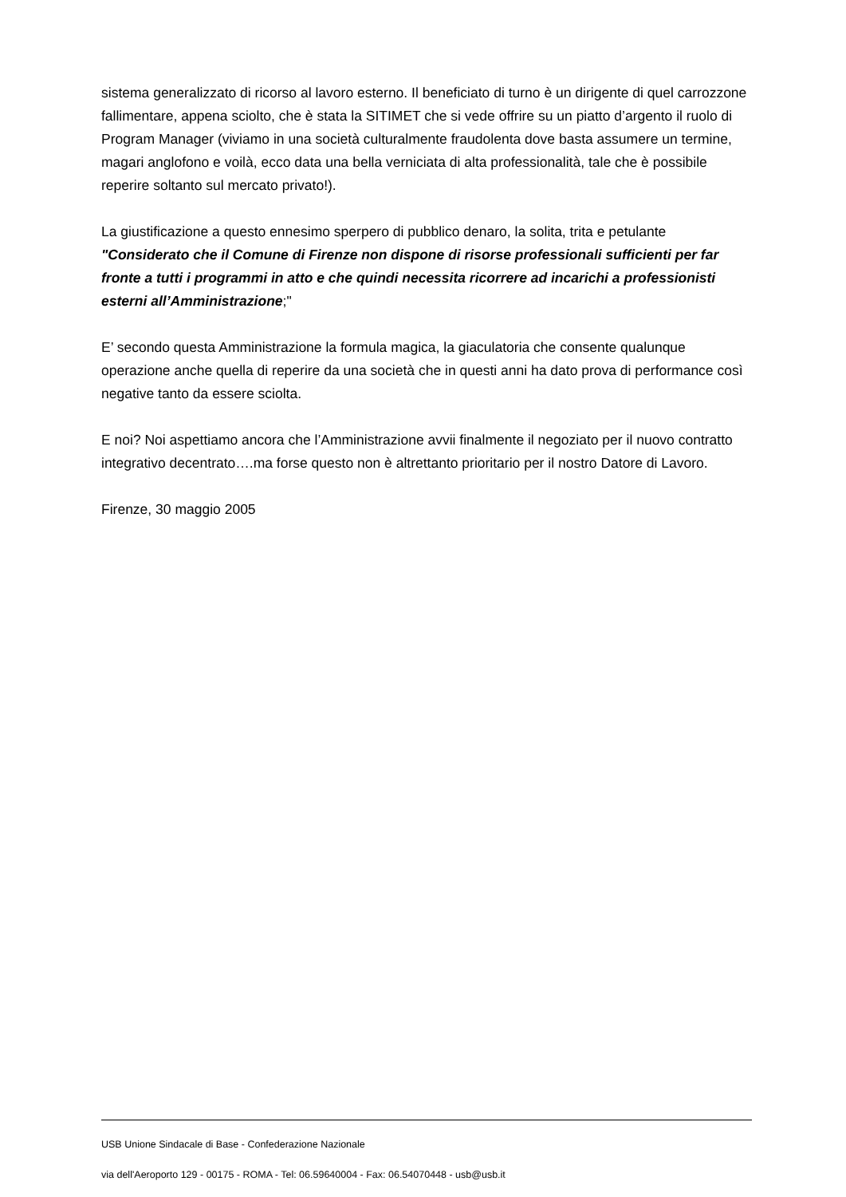sistema generalizzato di ricorso al lavoro esterno. Il beneficiato di turno è un dirigente di quel carrozzone fallimentare, appena sciolto, che è stata la SITIMET che si vede offrire su un piatto d’argento il ruolo di Program Manager (viviamo in una società culturalmente fraudolenta dove basta assumere un termine, magari anglofono e voilà, ecco data una bella verniciata di alta professionalità, tale che è possibile reperire soltanto sul mercato privato!).
La giustificazione a questo ennesimo sperpero di pubblico denaro, la solita, trita e petulante "Considerato che il Comune di Firenze non dispone di risorse professionali sufficienti per far fronte a tutti i programmi in atto e che quindi necessita ricorrere ad incarichi a professionisti esterni all’Amministrazione;"
E’ secondo questa Amministrazione la formula magica, la giaculatoria che consente qualunque operazione anche quella di reperire da una società che in questi anni ha dato prova di performance così negative tanto da essere sciolta.
E noi? Noi aspettiamo ancora che l’Amministrazione avvii finalmente il negoziato per il nuovo contratto integrativo decentrato….ma forse questo non è altrettanto prioritario per il nostro Datore di Lavoro.
Firenze, 30 maggio 2005
USB Unione Sindacale di Base - Confederazione Nazionale
via dell'Aeroporto 129 - 00175 - ROMA - Tel: 06.59640004 - Fax: 06.54070448 - usb@usb.it